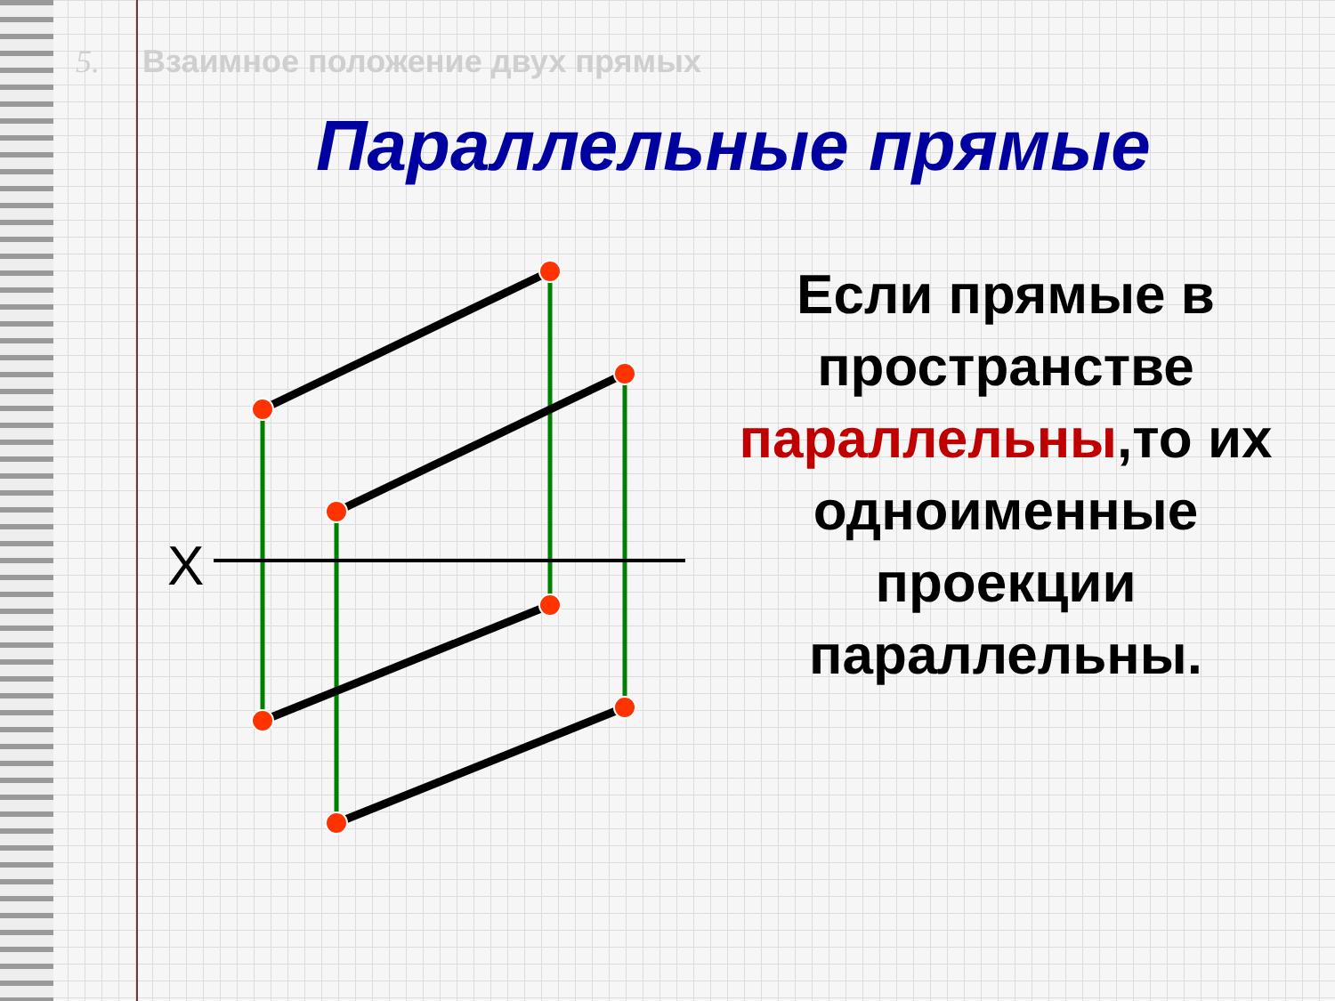5. Взаимное положение двух прямых
Параллельные прямые
X
Если прямые в пространстве параллельны,то их одноименные проекции параллельны.